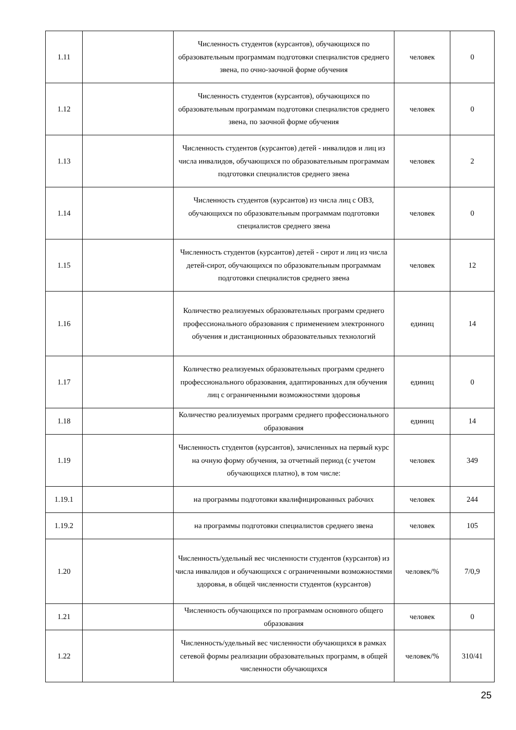| 1.11 | | Численность студентов (курсантов), обучающихся по образовательным программам подготовки специалистов среднего звена, по очно-заочной форме обучения | человек | 0 |
| 1.12 | | Численность студентов (курсантов), обучающихся по образовательным программам подготовки специалистов среднего звена, по заочной форме обучения | человек | 0 |
| 1.13 | | Численность студентов (курсантов) детей - инвалидов и лиц из числа инвалидов, обучающихся по образовательным программам подготовки специалистов среднего звена | человек | 2 |
| 1.14 | | Численность студентов (курсантов) из числа лиц с ОВЗ, обучающихся по образовательным программам подготовки специалистов среднего звена | человек | 0 |
| 1.15 | | Численность студентов (курсантов) детей - сирот и лиц из числа детей-сирот, обучающихся по образовательным программам подготовки специалистов среднего звена | человек | 12 |
| 1.16 | | Количество реализуемых образовательных программ среднего профессионального образования с применением электронного обучения и дистанционных образовательных технологий | единиц | 14 |
| 1.17 | | Количество реализуемых образовательных программ среднего профессионального образования, адаптированных для обучения лиц с ограниченными возможностями здоровья | единиц | 0 |
| 1.18 | | Количество реализуемых программ среднего профессионального образования | единиц | 14 |
| 1.19 | | Численность студентов (курсантов), зачисленных на первый курс на очную форму обучения, за отчетный период (с учетом обучающихся платно), в том числе: | человек | 349 |
| 1.19.1 | | на программы подготовки квалифицированных рабочих | человек | 244 |
| 1.19.2 | | на программы подготовки специалистов среднего звена | человек | 105 |
| 1.20 | | Численность/удельный вес численности студентов (курсантов) из числа инвалидов и обучающихся с ограниченными возможностями здоровья, в общей численности студентов (курсантов) | человек/% | 7/0,9 |
| 1.21 | | Численность обучающихся по программам основного общего образования | человек | 0 |
| 1.22 | | Численность/удельный вес численности обучающихся в рамках сетевой формы реализации образовательных программ, в общей численности обучающихся | человек/% | 310/41 |
25